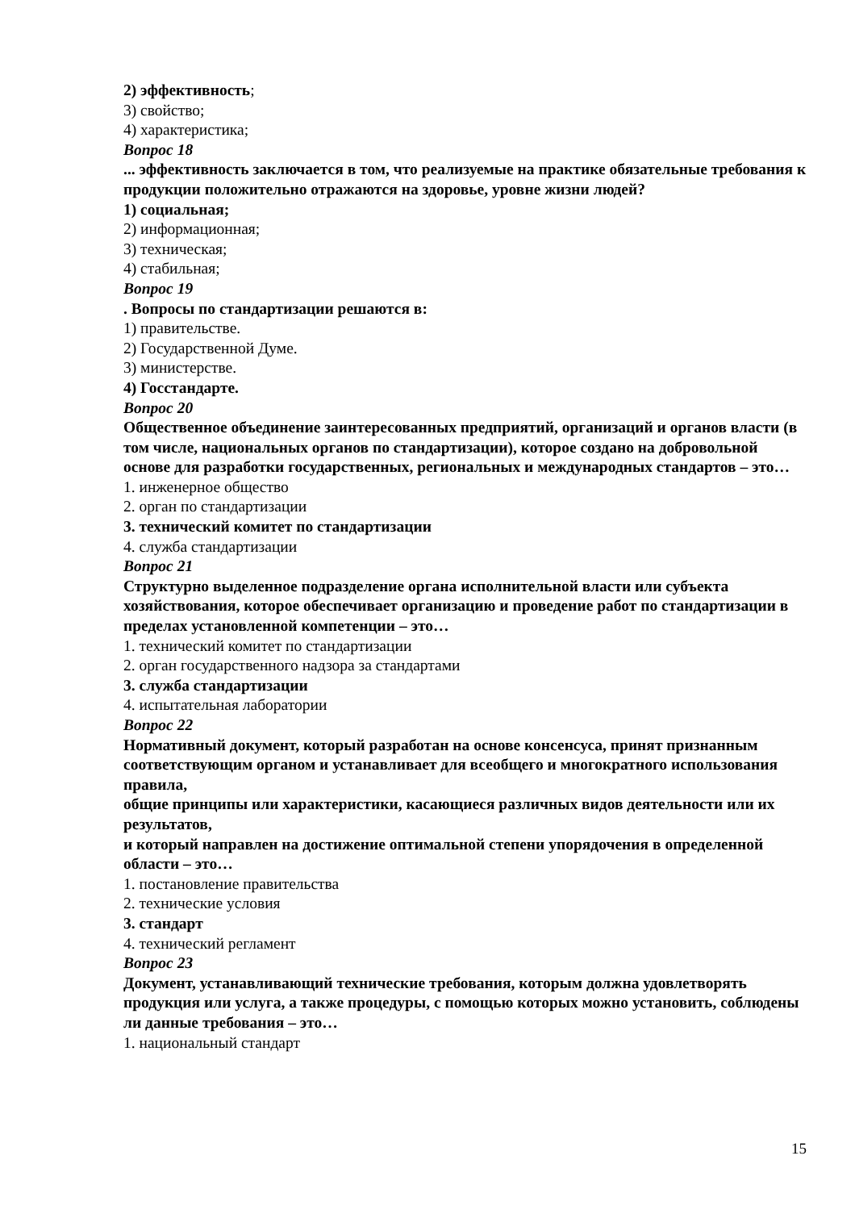2) эффективность;
3) свойство;
4) характеристика;
Вопрос 18
... эффективность заключается в том, что реализуемые на практике обязательные требования к продукции положительно отражаются на здоровье, уровне жизни людей?
1) социальная;
2) информационная;
3) техническая;
4) стабильная;
Вопрос 19
. Вопросы по стандартизации решаются в:
1) правительстве.
2) Государственной Думе.
3) министерстве.
4) Госстандарте.
Вопрос 20
Общественное объединение заинтересованных предприятий, организаций и органов власти (в том числе, национальных органов по стандартизации), которое создано на добровольной основе для разработки государственных, региональных и международных стандартов – это…
1. инженерное общество
2. орган по стандартизации
3. технический комитет по стандартизации
4. служба стандартизации
Вопрос 21
Структурно выделенное подразделение органа исполнительной власти или субъекта хозяйствования, которое обеспечивает организацию и проведение работ по стандартизации в пределах установленной компетенции – это…
1. технический комитет по стандартизации
2. орган государственного надзора за стандартами
3. служба стандартизации
4. испытательная лаборатории
Вопрос 22
Нормативный документ, который разработан на основе консенсуса, принят признанным
соответствующим органом и устанавливает для всеобщего и многократного использования правила,
общие принципы или характеристики, касающиеся различных видов деятельности или их результатов,
и который направлен на достижение оптимальной степени упорядочения в определенной области – это…
1. постановление правительства
2. технические условия
3. стандарт
4. технический регламент
Вопрос 23
Документ, устанавливающий технические требования, которым должна удовлетворять продукция или услуга, а также процедуры, с помощью которых можно установить, соблюдены ли данные требования – это…
1. национальный стандарт
15